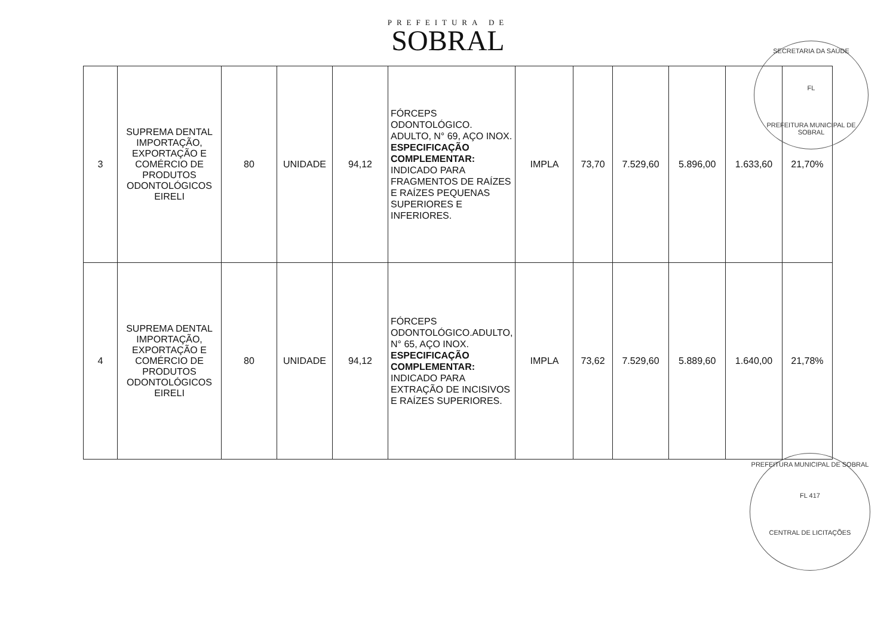PREFEITURA DE
SOBRAL
| 3 | SUPREMA DENTAL IMPORTAÇÃO, EXPORTAÇÃO E COMÉRCIO DE PRODUTOS ODONTOLÓGICOS EIRELI | 80 | UNIDADE | 94,12 | FÓRCEPS ODONTOLÓGICO. ADULTO, N° 69, AÇO INOX. ESPECIFICAÇÃO COMPLEMENTAR: INDICADO PARA FRAGMENTOS DE RAÍZES E RAÍZES PEQUENAS SUPERIORES E INFERIORES. | IMPLA | 73,70 | 7.529,60 | 5.896,00 | 1.633,60 | 21,70% |
| 4 | SUPREMA DENTAL IMPORTAÇÃO, EXPORTAÇÃO E COMÉRCIO DE PRODUTOS ODONTOLÓGICOS EIRELI | 80 | UNIDADE | 94,12 | FÓRCEPS ODONTOLÓGICO.ADULTO, N° 65, AÇO INOX. ESPECIFICAÇÃO COMPLEMENTAR: INDICADO PARA EXTRAÇÃO DE INCISIVOS E RAÍZES SUPERIORES. | IMPLA | 73,62 | 7.529,60 | 5.889,60 | 1.640,00 | 21,78% |
SECRETARIA DA SAÚDE
FL
PREFEITURA MUNICIPAL DE SOBRAL
PREFEITURA MUNICIPAL DE SOBRAL
FL 417
CENTRAL DE LICITAÇÕES